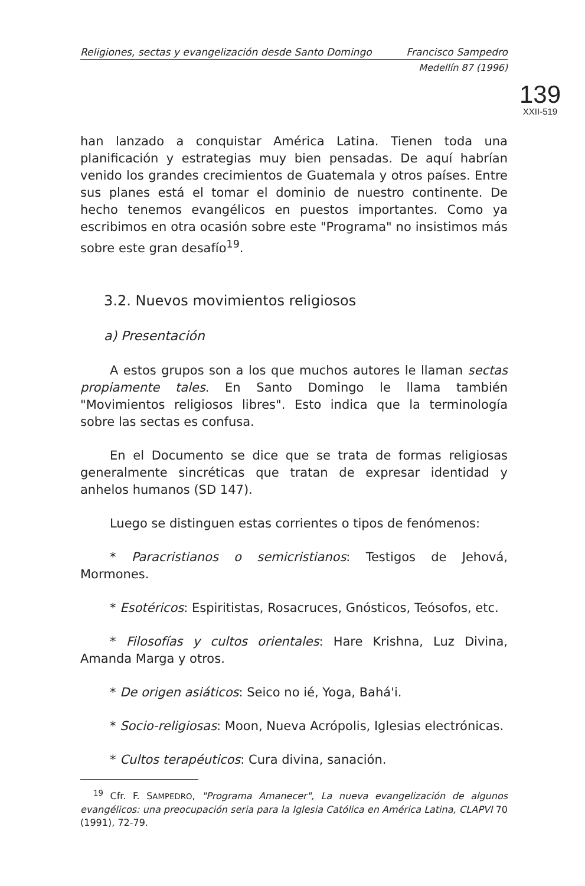Religiones, sectas y evangelización desde Santo Domingo Francisco Sampedro
Medellín 87 (1996)
139
XXII-519
han lanzado a conquistar América Latina. Tienen toda una planificación y estrategias muy bien pensadas. De aquí habrían venido los grandes crecimientos de Guatemala y otros países. Entre sus planes está el tomar el dominio de nuestro continente. De hecho tenemos evangélicos en puestos importantes. Como ya escribimos en otra ocasión sobre este "Programa" no insistimos más sobre este gran desafío<sup>19</sup>.
3.2. Nuevos movimientos religiosos
a) Presentación
A estos grupos son a los que muchos autores le llaman sectas propiamente tales. En Santo Domingo le llama también "Movimientos religiosos libres". Esto indica que la terminología sobre las sectas es confusa.
En el Documento se dice que se trata de formas religiosas generalmente sincréticas que tratan de expresar identidad y anhelos humanos (SD 147).
Luego se distinguen estas corrientes o tipos de fenómenos:
* Paracristianos o semicristianos: Testigos de Jehová, Mormones.
* Esotéricos: Espiritistas, Rosacruces, Gnósticos, Teósofos, etc.
* Filosofías y cultos orientales: Hare Krishna, Luz Divina, Amanda Marga y otros.
* De origen asiáticos: Seico no ié, Yoga, Bahá'i.
* Socio-religiosas: Moon, Nueva Acrópolis, Iglesias electrónicas.
* Cultos terapéuticos: Cura divina, sanación.
<sup>19</sup> Cfr. F. SAMPEDRO, "Programa Amanecer", La nueva evangelización de algunos evangélicos: una preocupación seria para la Iglesia Católica en América Latina, CLAPVI 70 (1991), 72-79.